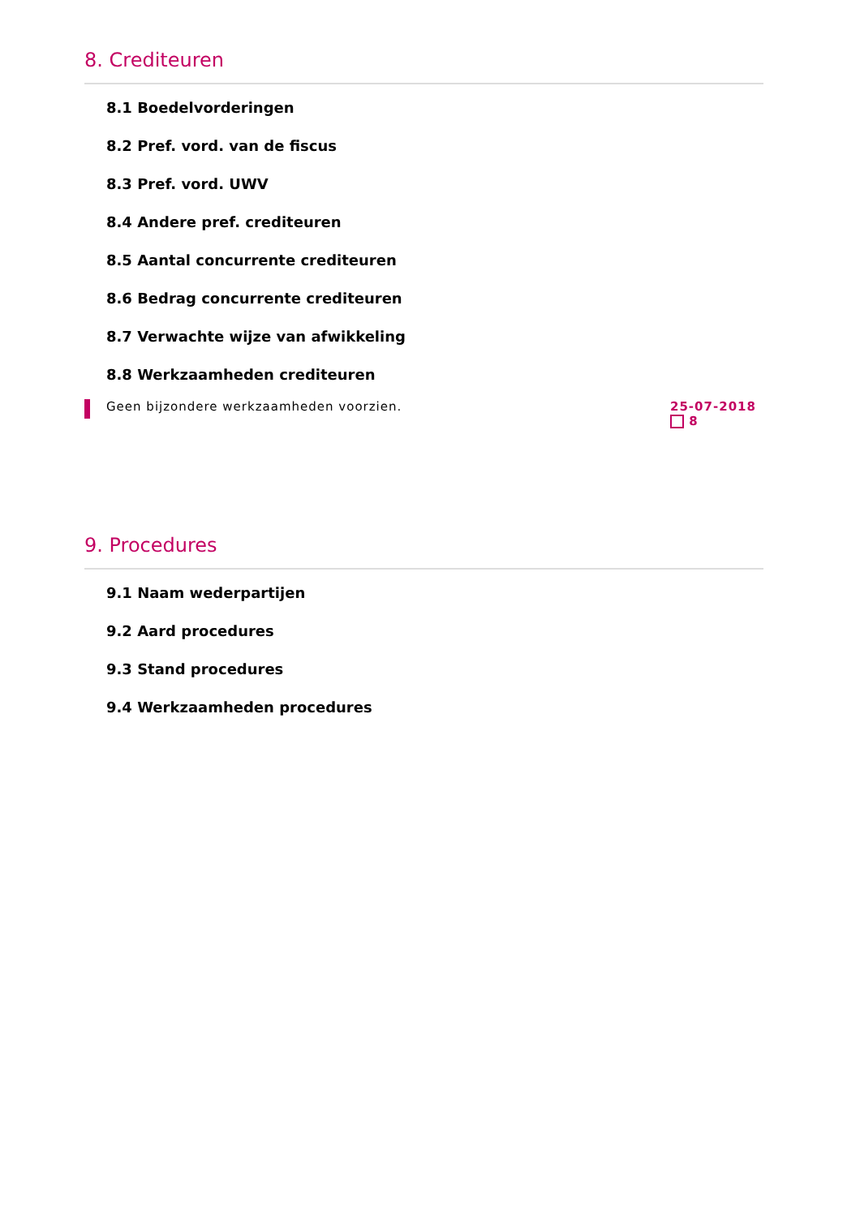8. Crediteuren
8.1 Boedelvorderingen
8.2 Pref. vord. van de fiscus
8.3 Pref. vord. UWV
8.4 Andere pref. crediteuren
8.5 Aantal concurrente crediteuren
8.6 Bedrag concurrente crediteuren
8.7 Verwachte wijze van afwikkeling
8.8 Werkzaamheden crediteuren
Geen bijzondere werkzaamheden voorzien.
25-07-2018
8
9. Procedures
9.1 Naam wederpartijen
9.2 Aard procedures
9.3 Stand procedures
9.4 Werkzaamheden procedures